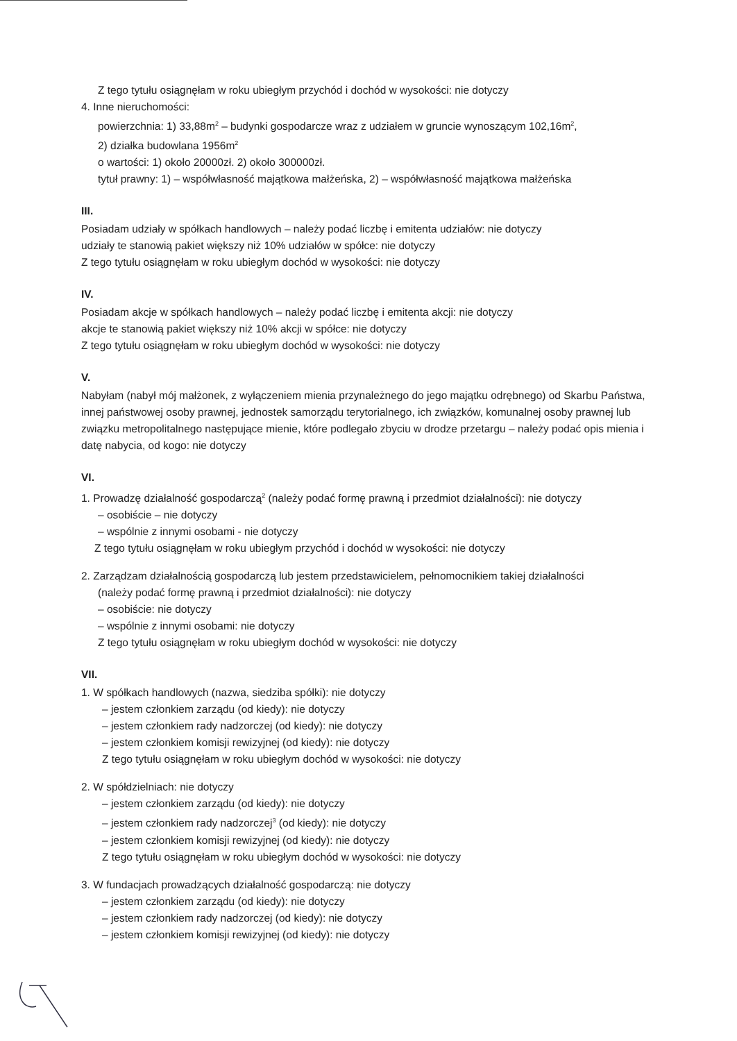Z tego tytułu osiągnęłam w roku ubiegłym przychód i dochód w wysokości: nie dotyczy
4. Inne nieruchomości:
powierzchnia: 1) 33,88m<sup>2</sup> – budynki gospodarcze wraz z udziałem w gruncie wynoszącym 102,16m<sup>2</sup>,
2) działka budowlana 1956m<sup>2</sup>
o wartości: 1) około 20000zł. 2) około 300000zł.
tytuł prawny: 1) – współwłasność majątkowa małżeńska, 2) – współwłasność majątkowa małżeńska
III.
Posiadam udziały w spółkach handlowych – należy podać liczbę i emitenta udziałów: nie dotyczy
udziały te stanowią pakiet większy niż 10% udziałów w spółce: nie dotyczy
Z tego tytułu osiągnęłam w roku ubiegłym dochód w wysokości: nie dotyczy
IV.
Posiadam akcje w spółkach handlowych – należy podać liczbę i emitenta akcji: nie dotyczy
akcje te stanowią pakiet większy niż 10% akcji w spółce: nie dotyczy
Z tego tytułu osiągnęłam w roku ubiegłym dochód w wysokości: nie dotyczy
V.
Nabyłam (nabył mój małżonek, z wyłączeniem mienia przynależnego do jego majątku odrębnego) od Skarbu Państwa, innej państwowej osoby prawnej, jednostek samorządu terytorialnego, ich związków, komunalnej osoby prawnej lub związku metropolitalnego następujące mienie, które podlegało zbyciu w drodze przetargu – należy podać opis mienia i datę nabycia, od kogo: nie dotyczy
VI.
1. Prowadzę działalność gospodarczą<sup>2</sup> (należy podać formę prawną i przedmiot działalności): nie dotyczy
– osobiście – nie dotyczy
– wspólnie z innymi osobami - nie dotyczy
Z tego tytułu osiągnęłam w roku ubiegłym przychód i dochód w wysokości: nie dotyczy
2. Zarządzam działalnością gospodarczą lub jestem przedstawicielem, pełnomocnikiem takiej działalności
(należy podać formę prawną i przedmiot działalności): nie dotyczy
– osobiście: nie dotyczy
– wspólnie z innymi osobami: nie dotyczy
Z tego tytułu osiągnęłam w roku ubiegłym dochód w wysokości: nie dotyczy
VII.
1. W spółkach handlowych (nazwa, siedziba spółki): nie dotyczy
– jestem członkiem zarządu (od kiedy): nie dotyczy
– jestem członkiem rady nadzorczej (od kiedy): nie dotyczy
– jestem członkiem komisji rewizyjnej (od kiedy): nie dotyczy
Z tego tytułu osiągnęłam w roku ubiegłym dochód w wysokości: nie dotyczy
2. W spółdzielniach: nie dotyczy
– jestem członkiem zarządu (od kiedy): nie dotyczy
– jestem członkiem rady nadzorczej<sup>3</sup> (od kiedy): nie dotyczy
– jestem członkiem komisji rewizyjnej (od kiedy): nie dotyczy
Z tego tytułu osiągnęłam w roku ubiegłym dochód w wysokości: nie dotyczy
3. W fundacjach prowadzących działalność gospodarczą: nie dotyczy
– jestem członkiem zarządu (od kiedy): nie dotyczy
– jestem członkiem rady nadzorczej (od kiedy): nie dotyczy
– jestem członkiem komisji rewizyjnej (od kiedy): nie dotyczy